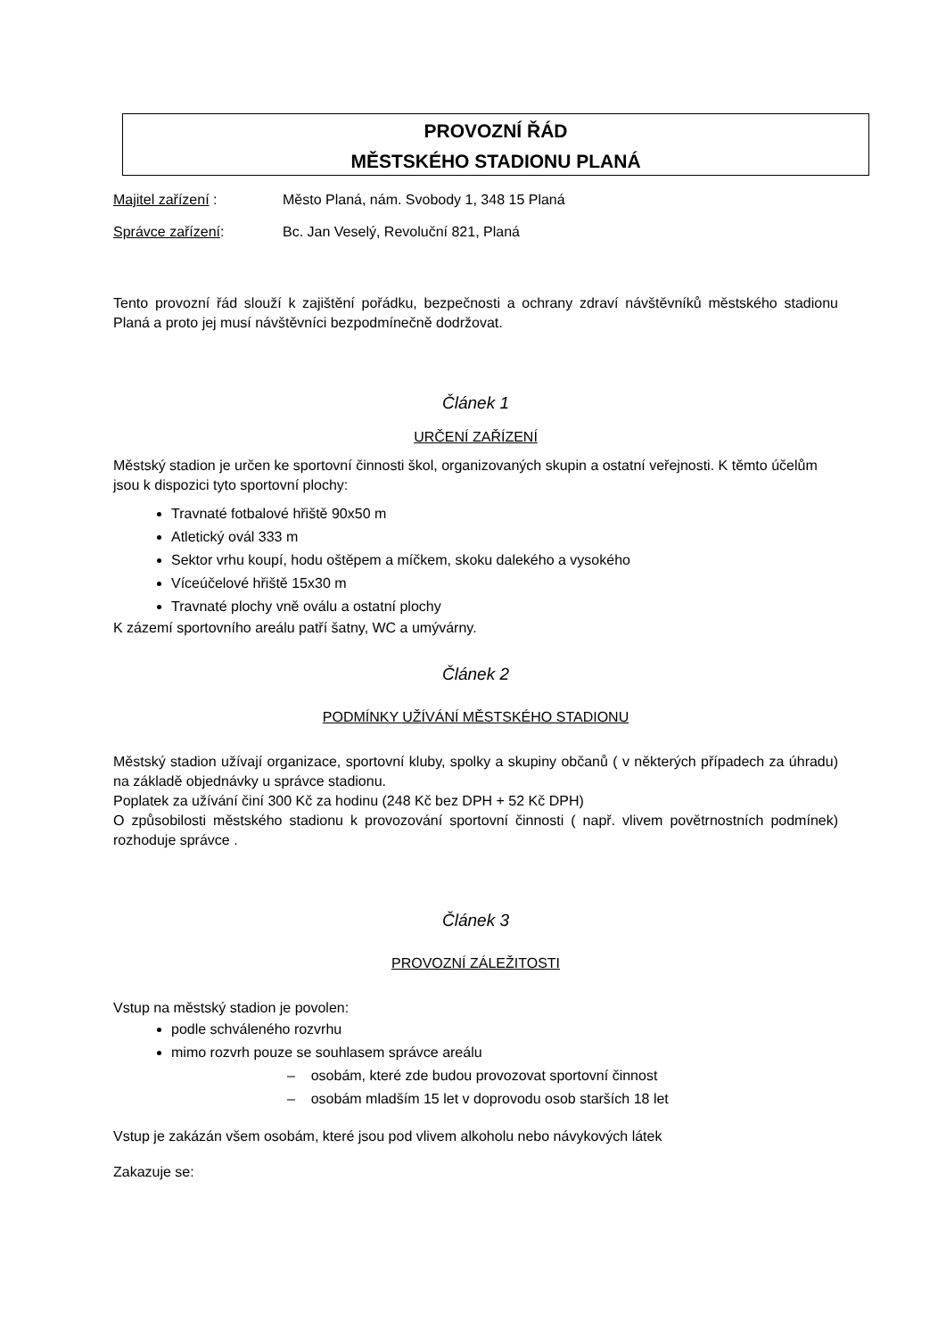PROVOZNÍ ŘÁD
MĚSTSKÉHO STADIONU PLANÁ
Majitel zařízení : Město Planá, nám. Svobody 1, 348 15 Planá
Správce zařízení: Bc. Jan Veselý, Revoluční 821, Planá
Tento provozní řád slouží k zajištění pořádku, bezpečnosti a ochrany zdraví návštěvníků městského stadionu Planá a proto jej musí návštěvníci bezpodmínečně dodržovat.
Článek 1
URČENÍ ZAŘÍZENÍ
Městský stadion je určen ke sportovní činnosti škol, organizovaných skupin a ostatní veřejnosti. K těmto účelům jsou k dispozici tyto sportovní plochy:
Travnaté fotbalové hřiště 90x50 m
Atletický ovál 333 m
Sektor vrhu koupí, hodu oštěpem a míčkem, skoku dalekého a vysokého
Víceúčelové hřiště 15x30 m
Travnaté plochy vně oválu a ostatní plochy
K zázemí sportovního areálu patří šatny, WC a umývárny.
Článek 2
PODMÍNKY UŽÍVÁNÍ MĚSTSKÉHO STADIONU
Městský stadion užívají organizace, sportovní kluby, spolky a skupiny občanů ( v některých případech za úhradu) na základě objednávky u správce stadionu.
Poplatek za užívání činí 300 Kč za hodinu (248 Kč bez DPH + 52 Kč DPH)
O způsobilosti městského stadionu k provozování sportovní činnosti ( např. vlivem povětrnostních podmínek) rozhoduje správce .
Článek 3
PROVOZNÍ ZÁLEŽITOSTI
Vstup na městský stadion je povolen:
podle schváleného rozvrhu
mimo rozvrh pouze se souhlasem správce areálu
– osobám, které zde budou provozovat sportovní činnost
– osobám mladším 15 let v doprovodu osob starších 18 let
Vstup je zakázán všem osobám, které jsou pod vlivem alkoholu nebo návykových látek
Zakazuje se: